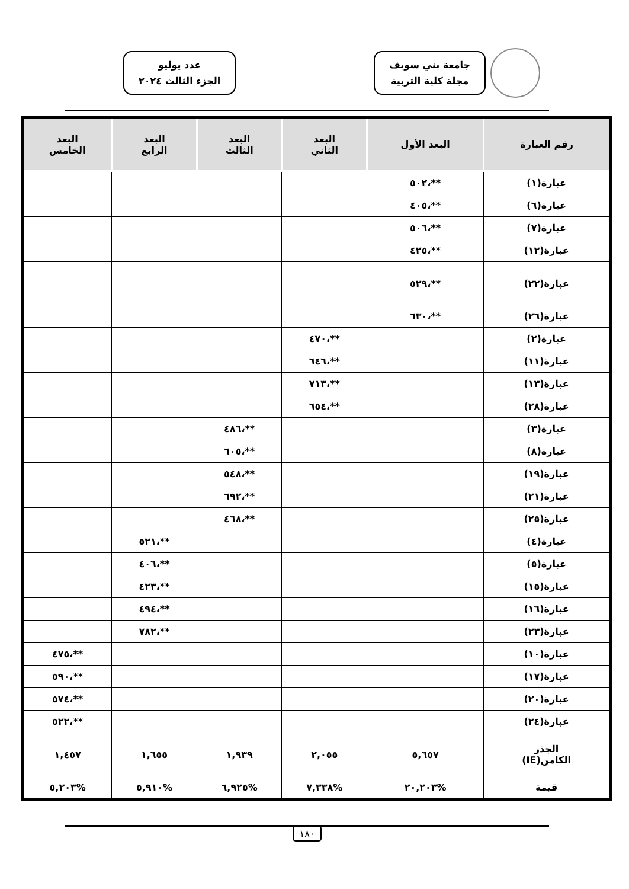جامعة بني سويف
مجلة كلية التربية
عدد يوليو
الجزء الثالث ٢٠٢٤
| رقم العبارة | البعد الأول | البعد الثاني | البعد الثالث | البعد الرابع | البعد الخامس |
| --- | --- | --- | --- | --- | --- |
| عبارة(١) | **،٥٠٢ | | | | |
| عبارة(٦) | **،٤٠٥ | | | | |
| عبارة(٧) | **،٥٠٦ | | | | |
| عبارة(١٢) | **،٤٢٥ | | | | |
| عبارة(٢٢) | **،٥٢٩ | | | | |
| عبارة(٢٦) | **،٦٣٠ | | | | |
| عبارة(٢) | | **،٤٧٠ | | | |
| عبارة(١١) | | **،٦٤٦ | | | |
| عبارة(١٣) | | **،٧١٣ | | | |
| عبارة(٢٨) | | **،٦٥٤ | | | |
| عبارة(٣) | | | **،٤٨٦ | | |
| عبارة(٨) | | | **،٦٠٥ | | |
| عبارة(١٩) | | | **،٥٤٨ | | |
| عبارة(٢١) | | | **،٦٩٢ | | |
| عبارة(٢٥) | | | **،٤٦٨ | | |
| عبارة(٤) | | | | **،٥٢١ | |
| عبارة(٥) | | | | **،٤٠٦ | |
| عبارة(١٥) | | | | **،٤٢٣ | |
| عبارة(١٦) | | | | **،٤٩٤ | |
| عبارة(٢٣) | | | | **،٧٨٢ | |
| عبارة(١٠) | | | | | **،٤٧٥ |
| عبارة(١٧) | | | | | **،٥٩٠ |
| عبارة(٢٠) | | | | | **،٥٧٤ |
| عبارة(٢٤) | | | | | **،٥٢٢ |
| الجذر الكامن(IE) | ٥,٦٥٧ | ٢,٠٥٥ | ١,٩٣٩ | ١,٦٥٥ | ١,٤٥٧ |
| قيمة | %٢٠,٢٠٣ | %٧,٣٣٨ | %٦,٩٢٥ | %٥,٩١٠ | %٥,٢٠٣ |
١٨٠